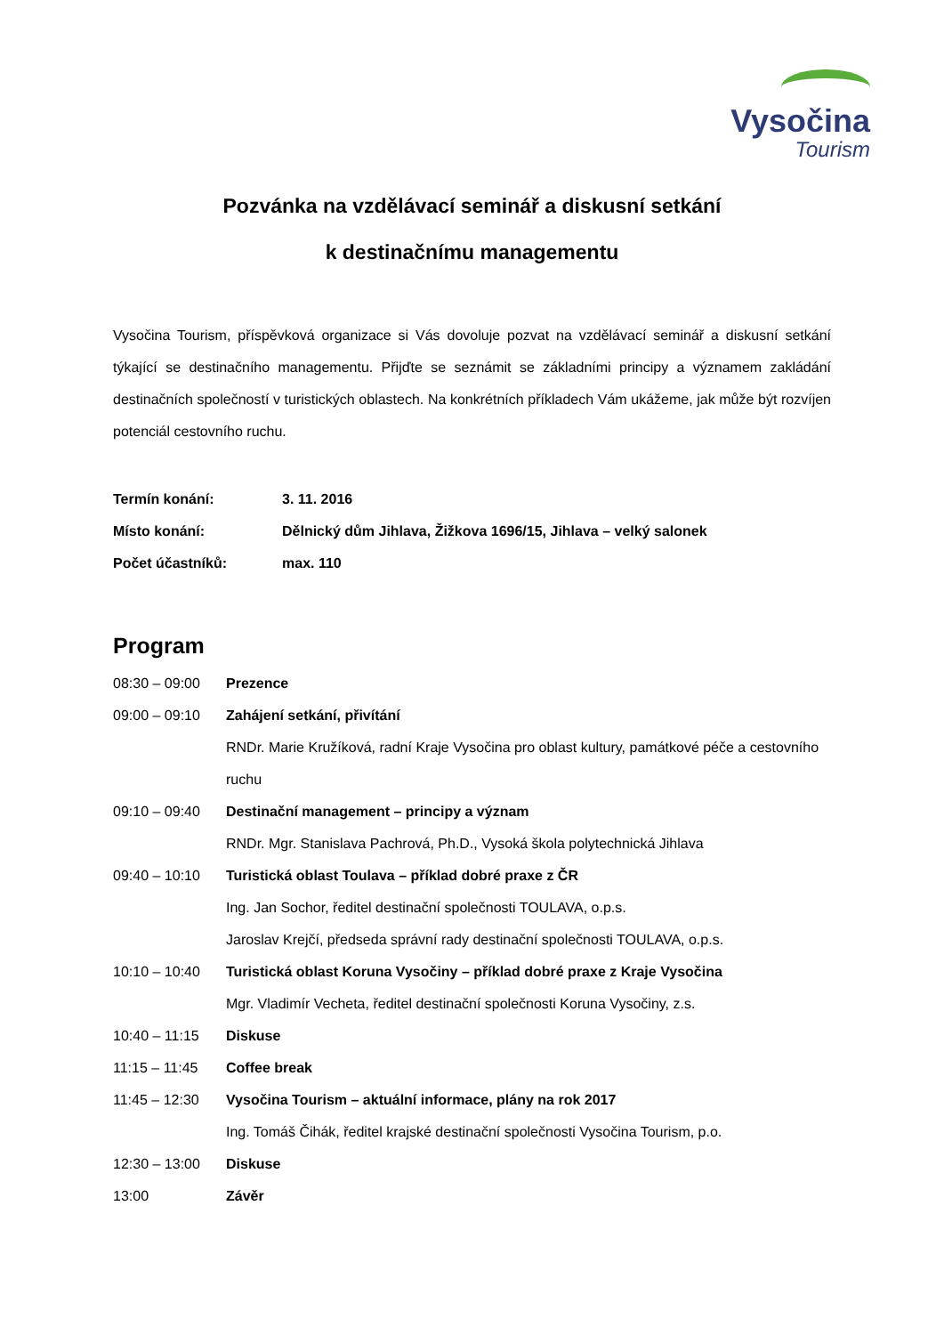Vysočina
Tourism
Pozvánka na vzdělávací seminář a diskusní setkání
k destinačnímu managementu
Vysočina Tourism, příspěvková organizace si Vás dovoluje pozvat na vzdělávací seminář a diskusní setkání týkající se destinačního managementu. Přijďte se seznámit se základními principy a významem zakládání destinačních společností v turistických oblastech. Na konkrétních příkladech Vám ukážeme, jak může být rozvíjen potenciál cestovního ruchu.
Termín konání: 3. 11. 2016
Místo konání: Dělnický dům Jihlava, Žižkova 1696/15, Jihlava – velký salonek
Počet účastníků: max. 110
Program
08:30 – 09:00 Prezence
09:00 – 09:10 Zahájení setkání, přivítání
RNDr. Marie Kružíková, radní Kraje Vysočina pro oblast kultury, památkové péče a cestovního ruchu
09:10 – 09:40 Destinační management – principy a význam
RNDr. Mgr. Stanislava Pachrová, Ph.D., Vysoká škola polytechnická Jihlava
09:40 – 10:10 Turistická oblast Toulava – příklad dobré praxe z ČR
Ing. Jan Sochor, ředitel destinační společnosti TOULAVA, o.p.s.
Jaroslav Krejčí, předseda správní rady destinační společnosti TOULAVA, o.p.s.
10:10 – 10:40 Turistická oblast Koruna Vysočiny – příklad dobré praxe z Kraje Vysočina
Mgr. Vladimír Vecheta, ředitel destinační společnosti Koruna Vysočiny, z.s.
10:40 – 11:15 Diskuse
11:15 – 11:45 Coffee break
11:45 – 12:30 Vysočina Tourism – aktuální informace, plány na rok 2017
Ing. Tomáš Čihák, ředitel krajské destinační společnosti Vysočina Tourism, p.o.
12:30 – 13:00 Diskuse
13:00 Závěr